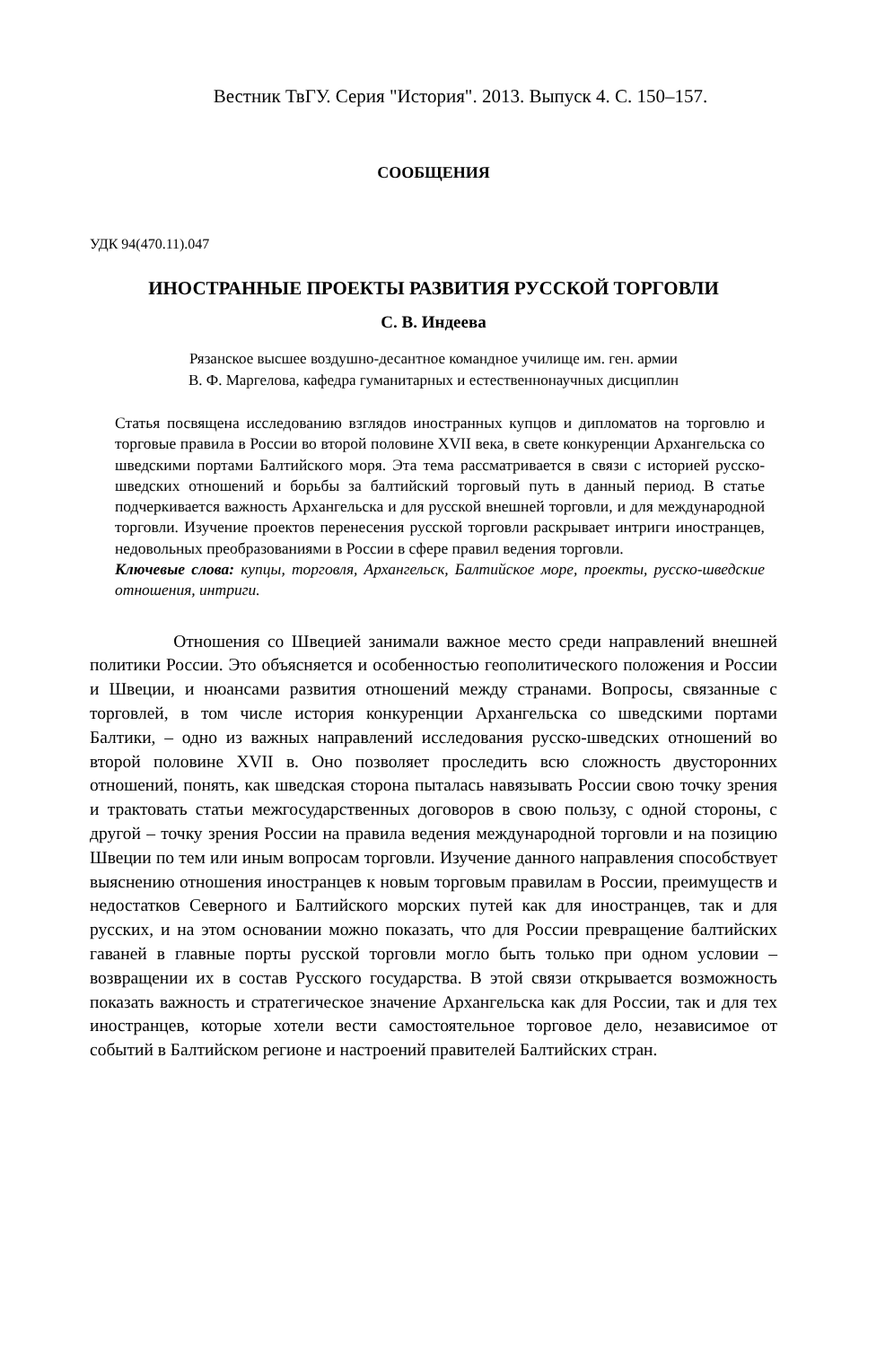Вестник ТвГУ. Серия "История". 2013. Выпуск 4. С. 150–157.
СООБЩЕНИЯ
УДК 94(470.11).047
ИНОСТРАННЫЕ ПРОЕКТЫ РАЗВИТИЯ РУССКОЙ ТОРГОВЛИ
С. В. Индеева
Рязанское высшее воздушно-десантное командное училище им. ген. армии
В. Ф. Маргелова, кафедра гуманитарных и естественнонаучных дисциплин
Статья посвящена исследованию взглядов иностранных купцов и дипломатов на торговлю и торговые правила в России во второй половине XVII века, в свете конкуренции Архангельска со шведскими портами Балтийского моря. Эта тема рассматривается в связи с историей русско-шведских отношений и борьбы за балтийский торговый путь в данный период. В статье подчеркивается важность Архангельска и для русской внешней торговли, и для международной торговли. Изучение проектов перенесения русской торговли раскрывает интриги иностранцев, недовольных преобразованиями в России в сфере правил ведения торговли.
Ключевые слова: купцы, торговля, Архангельск, Балтийское море, проекты, русско-шведские отношения, интриги.
Отношения со Швецией занимали важное место среди направлений внешней политики России. Это объясняется и особенностью геополитического положения и России и Швеции, и нюансами развития отношений между странами. Вопросы, связанные с торговлей, в том числе история конкуренции Архангельска со шведскими портами Балтики, – одно из важных направлений исследования русско-шведских отношений во второй половине XVII в. Оно позволяет проследить всю сложность двусторонних отношений, понять, как шведская сторона пыталась навязывать России свою точку зрения и трактовать статьи межгосударственных договоров в свою пользу, с одной стороны, с другой – точку зрения России на правила ведения международной торговли и на позицию Швеции по тем или иным вопросам торговли. Изучение данного направления способствует выяснению отношения иностранцев к новым торговым правилам в России, преимуществ и недостатков Северного и Балтийского морских путей как для иностранцев, так и для русских, и на этом основании можно показать, что для России превращение балтийских гаваней в главные порты русской торговли могло быть только при одном условии – возвращении их в состав Русского государства. В этой связи открывается возможность показать важность и стратегическое значение Архангельска как для России, так и для тех иностранцев, которые хотели вести самостоятельное торговое дело, независимое от событий в Балтийском регионе и настроений правителей Балтийских стран.